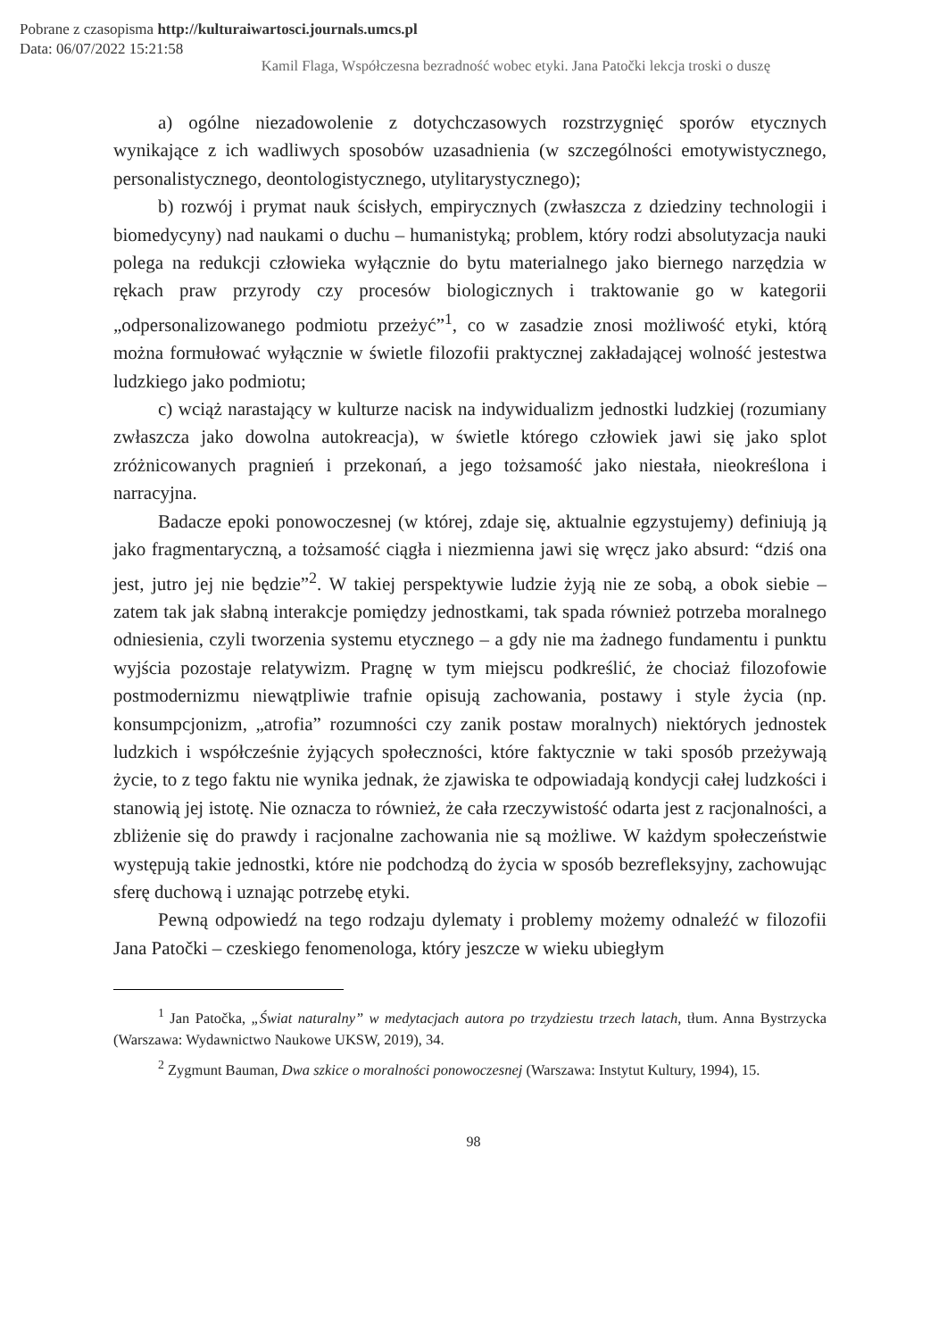Pobrane z czasopisma http://kulturaiwartosci.journals.umcs.pl
Data: 06/07/2022 15:21:58
Kamil Flaga, Współczesna bezradność wobec etyki. Jana Patočki lekcja troski o duszę
a) ogólne niezadowolenie z dotychczasowych rozstrzygnięć sporów etycznych wynikające z ich wadliwych sposobów uzasadnienia (w szczególności emotywistycznego, personalistycznego, deontologistycznego, utylitarystycznego);
b) rozwój i prymat nauk ścisłych, empirycznych (zwłaszcza z dziedziny technologii i biomedycyny) nad naukami o duchu – humanistyką; problem, który rodzi absolutyzacja nauki polega na redukcji człowieka wyłącznie do bytu materialnego jako biernego narzędzia w rękach praw przyrody czy procesów biologicznych i traktowanie go w kategorii „odpersonalizowanego podmiotu przeżyć”<sup>1</sup>, co w zasadzie znosi możliwość etyki, którą można formułować wyłącznie w świetle filozofii praktycznej zakładającej wolność jestestwa ludzkiego jako podmiotu;
c) wciąż narastający w kulturze nacisk na indywidualizm jednostki ludzkiej (rozumiany zwłaszcza jako dowolna autokreacja), w świetle którego człowiek jawi się jako splot zróżnicowanych pragnień i przekonań, a jego tożsamość jako niestała, nieokreślona i narracyjna.
Badacze epoki ponowoczesnej (w której, zdaje się, aktualnie egzystujemy) definiują ją jako fragmentaryczną, a tożsamość ciągła i niezmienna jawi się wręcz jako absurd: “dziś ona jest, jutro jej nie będzie”<sup>2</sup>. W takiej perspektywie ludzie żyją nie ze sobą, a obok siebie – zatem tak jak słabną interakcje pomiędzy jednostkami, tak spada również potrzeba moralnego odniesienia, czyli tworzenia systemu etycznego – a gdy nie ma żadnego fundamentu i punktu wyjścia pozostaje relatywizm. Pragnę w tym miejscu podkreślić, że chociaż filozofowie postmodernizmu niewątpliwie trafnie opisują zachowania, postawy i style życia (np. konsumpcjonizm, „atrofia” rozumności czy zanik postaw moralnych) niektórych jednostek ludzkich i współcześnie żyjących społeczności, które faktycznie w taki sposób przeżywają życie, to z tego faktu nie wynika jednak, że zjawiska te odpowiadają kondycji całej ludzkości i stanowią jej istotę. Nie oznacza to również, że cała rzeczywistość odarta jest z racjonalności, a zbliżenie się do prawdy i racjonalne zachowania nie są możliwe. W każdym społeczeństwie występują takie jednostki, które nie podchodzą do życia w sposób bezrefleksyjny, zachowując sferę duchową i uznając potrzebę etyki.
Pewną odpowiedź na tego rodzaju dylematy i problemy możemy odnaleźć w filozofii Jana Patočki – czeskiego fenomenologa, który jeszcze w wieku ubiegłym
<sup>1</sup> Jan Patočka, „Świat naturalny” w medytacjach autora po trzydziestu trzech latach, tłum. Anna Bystrzycka (Warszawa: Wydawnictwo Naukowe UKSW, 2019), 34.
<sup>2</sup> Zygmunt Bauman, Dwa szkice o moralności ponowoczesnej (Warszawa: Instytut Kultury, 1994), 15.
98